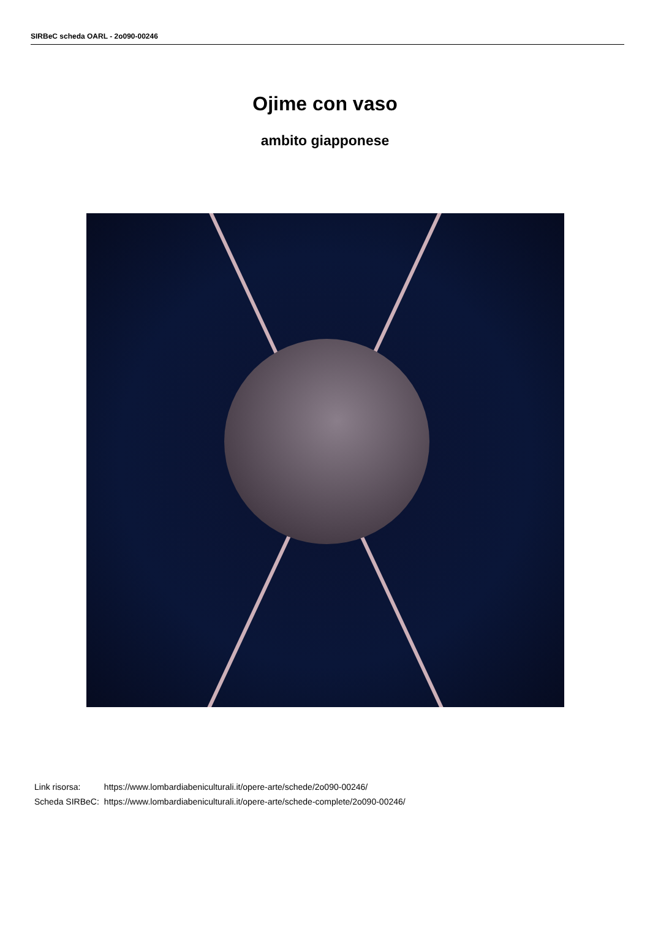SIRBeC scheda OARL - 2o090-00246
Ojime con vaso
ambito giapponese
| Link risorsa: | https://www.lombardiabeniculturali.it/opere-arte/schede/2o090-00246/ |
| Scheda SIRBeC: | https://www.lombardiabeniculturali.it/opere-arte/schede-complete/2o090-00246/ |